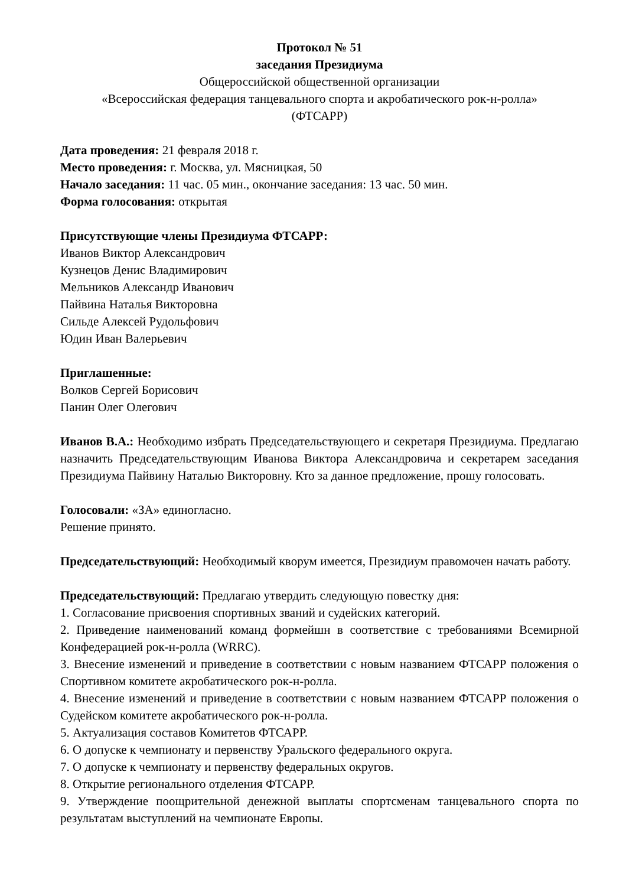Протокол № 51
заседания Президиума
Общероссийской общественной организации
«Всероссийская федерация танцевального спорта и акробатического рок-н-ролла»
(ФТСАРР)
Дата проведения: 21 февраля 2018 г.
Место проведения: г. Москва, ул. Мясницкая, 50
Начало заседания: 11 час. 05 мин., окончание заседания: 13 час. 50 мин.
Форма голосования: открытая
Присутствующие члены Президиума ФТСАРР:
Иванов Виктор Александрович
Кузнецов Денис Владимирович
Мельников Александр Иванович
Пайвина Наталья Викторовна
Сильде Алексей Рудольфович
Юдин Иван Валерьевич
Приглашенные:
Волков Сергей Борисович
Панин Олег Олегович
Иванов В.А.: Необходимо избрать Председательствующего и секретаря Президиума. Предлагаю назначить Председательствующим Иванова Виктора Александровича и секретарем заседания Президиума Пайвину Наталью Викторовну. Кто за данное предложение, прошу голосовать.
Голосовали: «ЗА» единогласно.
Решение принято.
Председательствующий: Необходимый кворум имеется, Президиум правомочен начать работу.
Председательствующий: Предлагаю утвердить следующую повестку дня:
1. Согласование присвоения спортивных званий и судейских категорий.
2. Приведение наименований команд формейшн в соответствие с требованиями Всемирной Конфедерацией рок-н-ролла (WRRC).
3. Внесение изменений и приведение в соответствии с новым названием ФТСАРР положения о Спортивном комитете акробатического рок-н-ролла.
4. Внесение изменений и приведение в соответствии с новым названием ФТСАРР положения о Судейском комитете акробатического рок-н-ролла.
5. Актуализация составов Комитетов ФТСАРР.
6. О допуске к чемпионату и первенству Уральского федерального округа.
7. О допуске к чемпионату и первенству федеральных округов.
8. Открытие регионального отделения ФТСАРР.
9. Утверждение поощрительной денежной выплаты спортсменам танцевального спорта по результатам выступлений на чемпионате Европы.